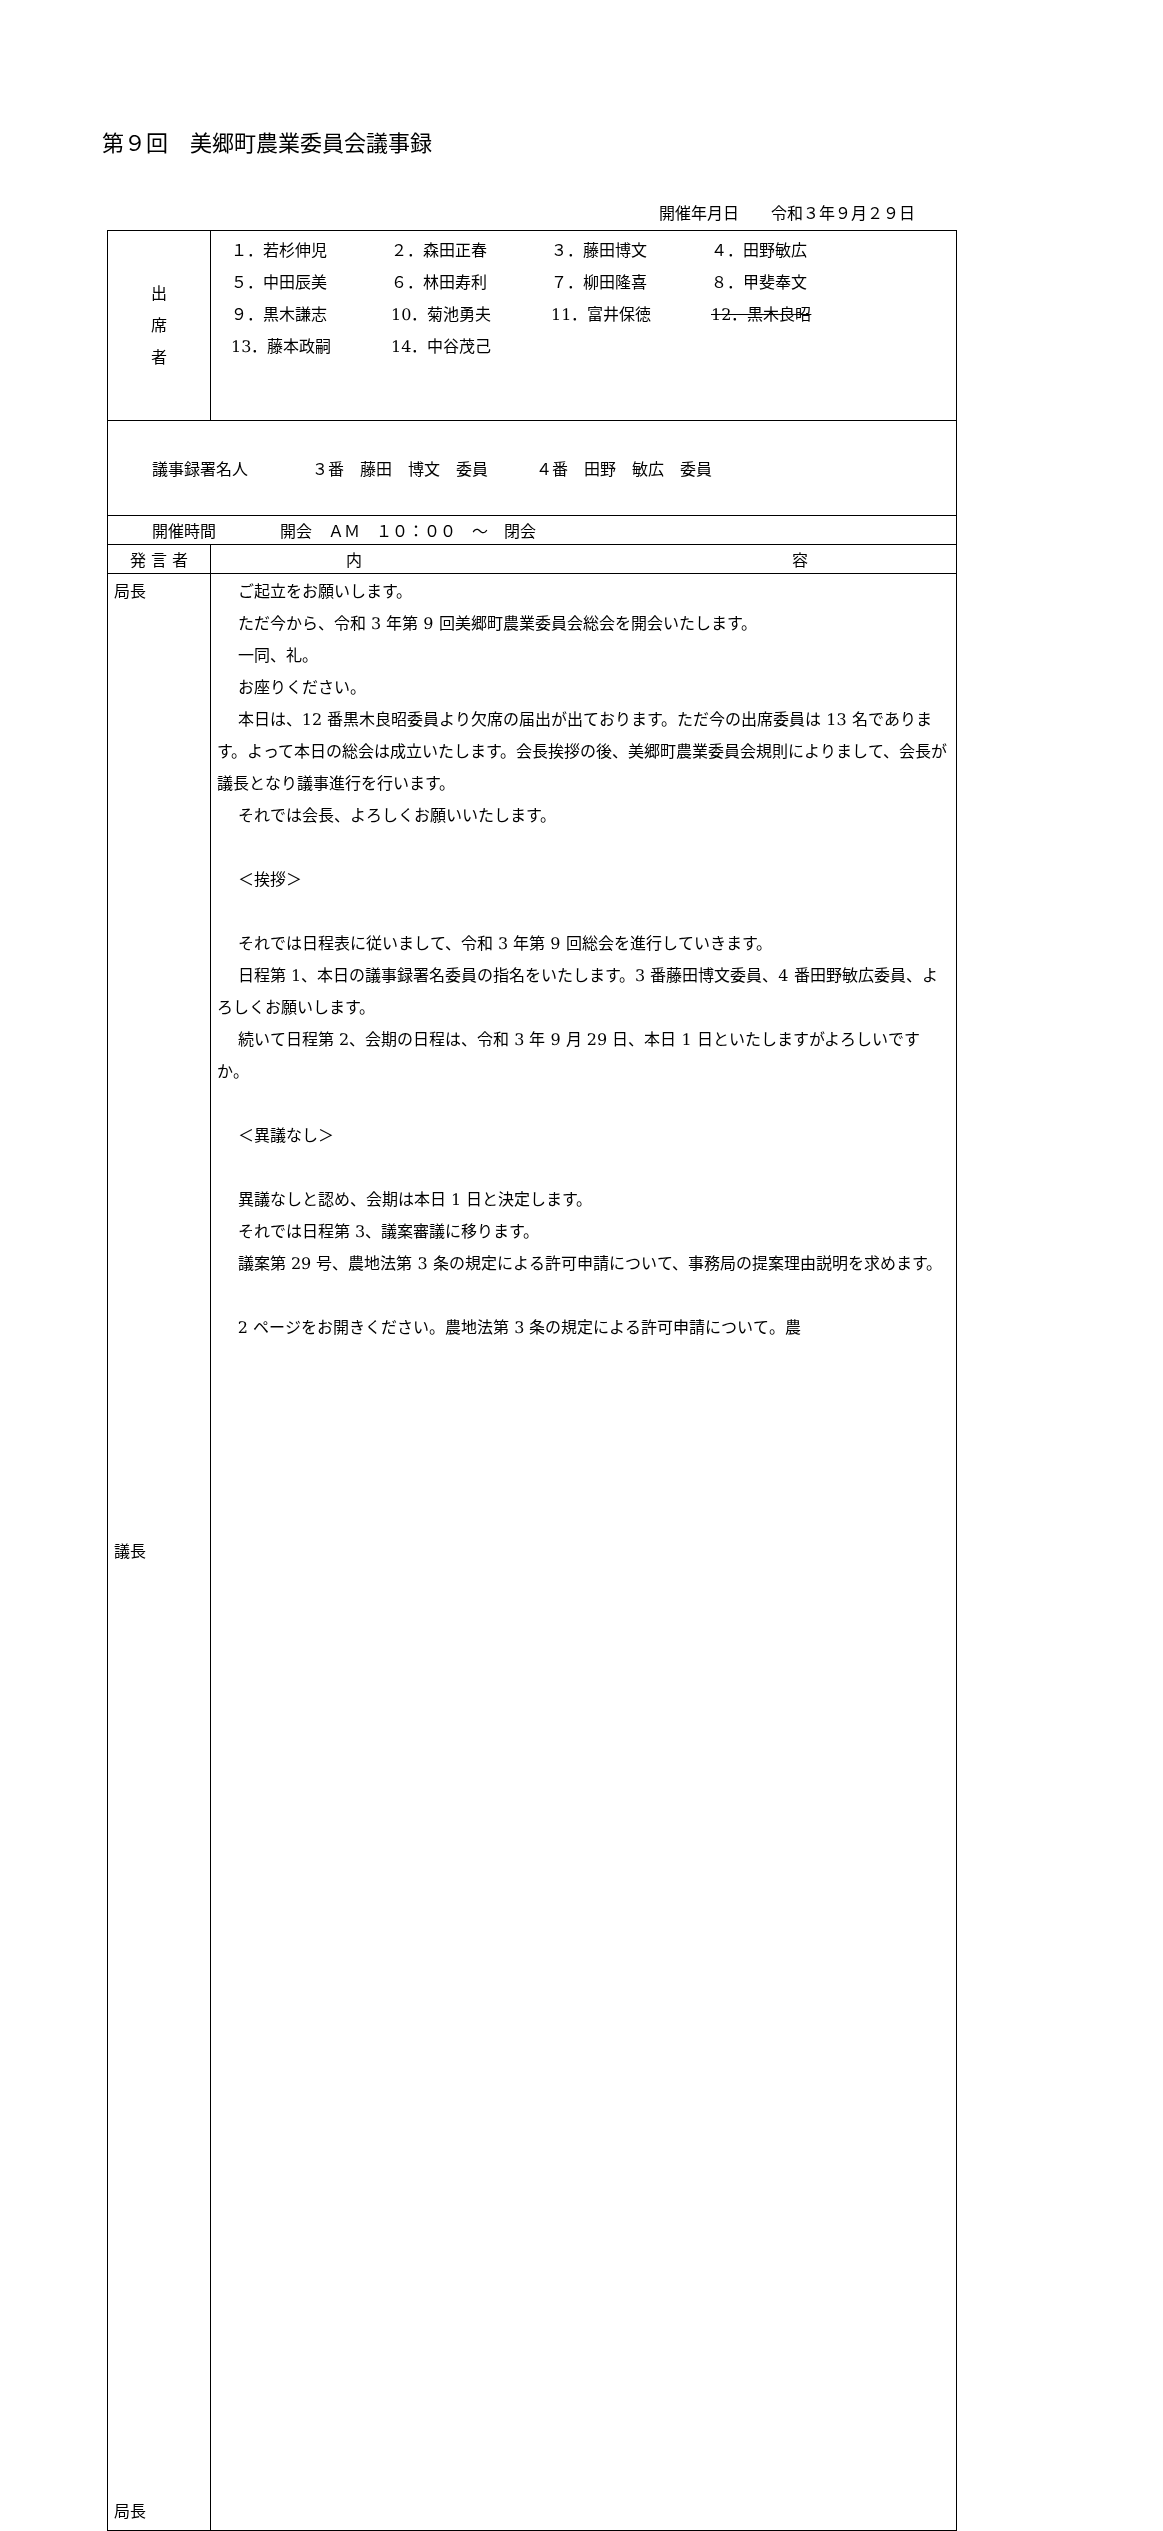第９回　美郷町農業委員会議事録
開催年月日　　令和３年９月２９日
| 出 席 者 | １．若杉伸児 ２．森田正春 ３．藤田博文 ４．田野敏広 ５．中田辰美 ６．林田寿利 ７．柳田隆喜 ８．甲斐奉文 ９．黒木謙志 10．菊池勇夫 11．富井保徳 12．黒木良昭 13．藤本政嗣 14．中谷茂己 |
| 議事録署名人 ３番 藤田 博文 委員 ４番 田野 敏広 委員 | |
| 開催時間 開会 ＡＭ １０：００ ～ 閉会 | |
| 発 言 者 | 内 容 |
| 局長 議長 局長 | ご起立をお願いします。 ただ今から、令和 3 年第 9 回美郷町農業委員会総会を開会いたします。 一同、礼。 お座りください。 本日は、12 番黒木良昭委員より欠席の届出が出ております。ただ今の出席委員は 13 名であります。よって本日の総会は成立いたします。会長挨拶の後、美郷町農業委員会規則によりまして、会長が議長となり議事進行を行います。 それでは会長、よろしくお願いいたします。 ＜挨拶＞ それでは日程表に従いまして、令和 3 年第 9 回総会を進行していきます。 日程第 1、本日の議事録署名委員の指名をいたします。3 番藤田博文委員、4 番田野敏広委員、よろしくお願いします。 続いて日程第 2、会期の日程は、令和 3 年 9 月 29 日、本日 1 日といたしますがよろしいですか。 ＜異議なし＞ 異議なしと認め、会期は本日 1 日と決定します。 それでは日程第 3、議案審議に移ります。 議案第 29 号、農地法第 3 条の規定による許可申請について、事務局の提案理由説明を求めます。 2 ページをお開きください。農地法第 3 条の規定による許可申請について。農 |